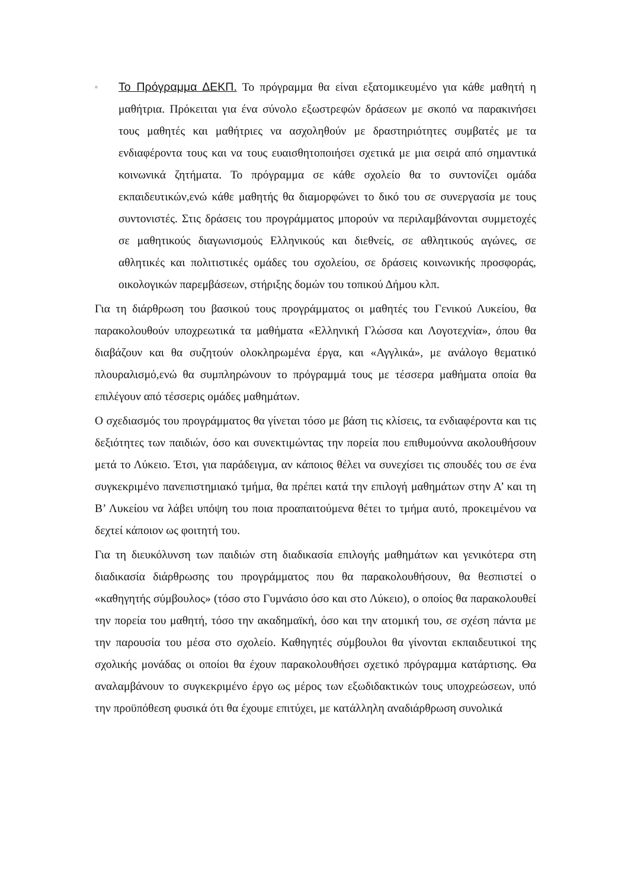▫
Το Πρόγραμμα ΔΕΚΠ. Το πρόγραμμα θα είναι εξατομικευμένο για κάθε μαθητή η μαθήτρια. Πρόκειται για ένα σύνολο εξωστρεφών δράσεων με σκοπό να παρακινήσει τους μαθητές και μαθήτριες να ασχοληθούν με δραστηριότητες συμβατές με τα ενδιαφέροντα τους και να τους ευαισθητοποιήσει σχετικά με μια σειρά από σημαντικά κοινωνικά ζητήματα. Το πρόγραμμα σε κάθε σχολείο θα το συντονίζει ομάδα εκπαιδευτικών,ενώ κάθε μαθητής θα διαμορφώνει το δικό του σε συνεργασία με τους συντονιστές. Στις δράσεις του προγράμματος μπορούν να περιλαμβάνονται συμμετοχές σε μαθητικούς διαγωνισμούς Ελληνικούς και διεθνείς, σε αθλητικούς αγώνες, σε αθλητικές και πολιτιστικές ομάδες του σχολείου, σε δράσεις κοινωνικής προσφοράς, οικολογικών παρεμβάσεων, στήριξης δομών του τοπικού Δήμου κλπ.
Για τη διάρθρωση του βασικού τους προγράμματος οι μαθητές του Γενικού Λυκείου, θα παρακολουθούν υποχρεωτικά τα μαθήματα «Ελληνική Γλώσσα και Λογοτεχνία», όπου θα διαβάζουν και θα συζητούν ολοκληρωμένα έργα, και «Αγγλικά», με ανάλογο θεματικό πλουραλισμό,ενώ θα συμπληρώνουν το πρόγραμμά τους με τέσσερα μαθήματα οποία θα επιλέγουν από τέσσερις ομάδες μαθημάτων.
Ο σχεδιασμός του προγράμματος θα γίνεται τόσο με βάση τις κλίσεις, τα ενδιαφέροντα και τις δεξιότητες των παιδιών, όσο και συνεκτιμώντας την πορεία που επιθυμούννα ακολουθήσουν μετά το Λύκειο. Έτσι, για παράδειγμα, αν κάποιος θέλει να συνεχίσει τις σπουδές του σε ένα συγκεκριμένο πανεπιστημιακό τμήμα, θα πρέπει κατά την επιλογή μαθημάτων στην Α’ και τη Β’ Λυκείου να λάβει υπόψη του ποια προαπαιτούμενα θέτει το τμήμα αυτό, προκειμένου να δεχτεί κάποιον ως φοιτητή του.
Για τη διευκόλυνση των παιδιών στη διαδικασία επιλογής μαθημάτων και γενικότερα στη διαδικασία διάρθρωσης του προγράμματος που θα παρακολουθήσουν, θα θεσπιστεί ο «καθηγητής σύμβουλος» (τόσο στο Γυμνάσιο όσο και στο Λύκειο), ο οποίος θα παρακολουθεί την πορεία του μαθητή, τόσο την ακαδημαϊκή, όσο και την ατομική του, σε σχέση πάντα με την παρουσία του μέσα στο σχολείο. Καθηγητές σύμβουλοι θα γίνονται εκπαιδευτικοί της σχολικής μονάδας οι οποίοι θα έχουν παρακολουθήσει σχετικό πρόγραμμα κατάρτισης. Θα αναλαμβάνουν το συγκεκριμένο έργο ως μέρος των εξωδιδακτικών τους υποχρεώσεων, υπό την προϋπόθεση φυσικά ότι θα έχουμε επιτύχει, με κατάλληλη αναδιάρθρωση συνολικά